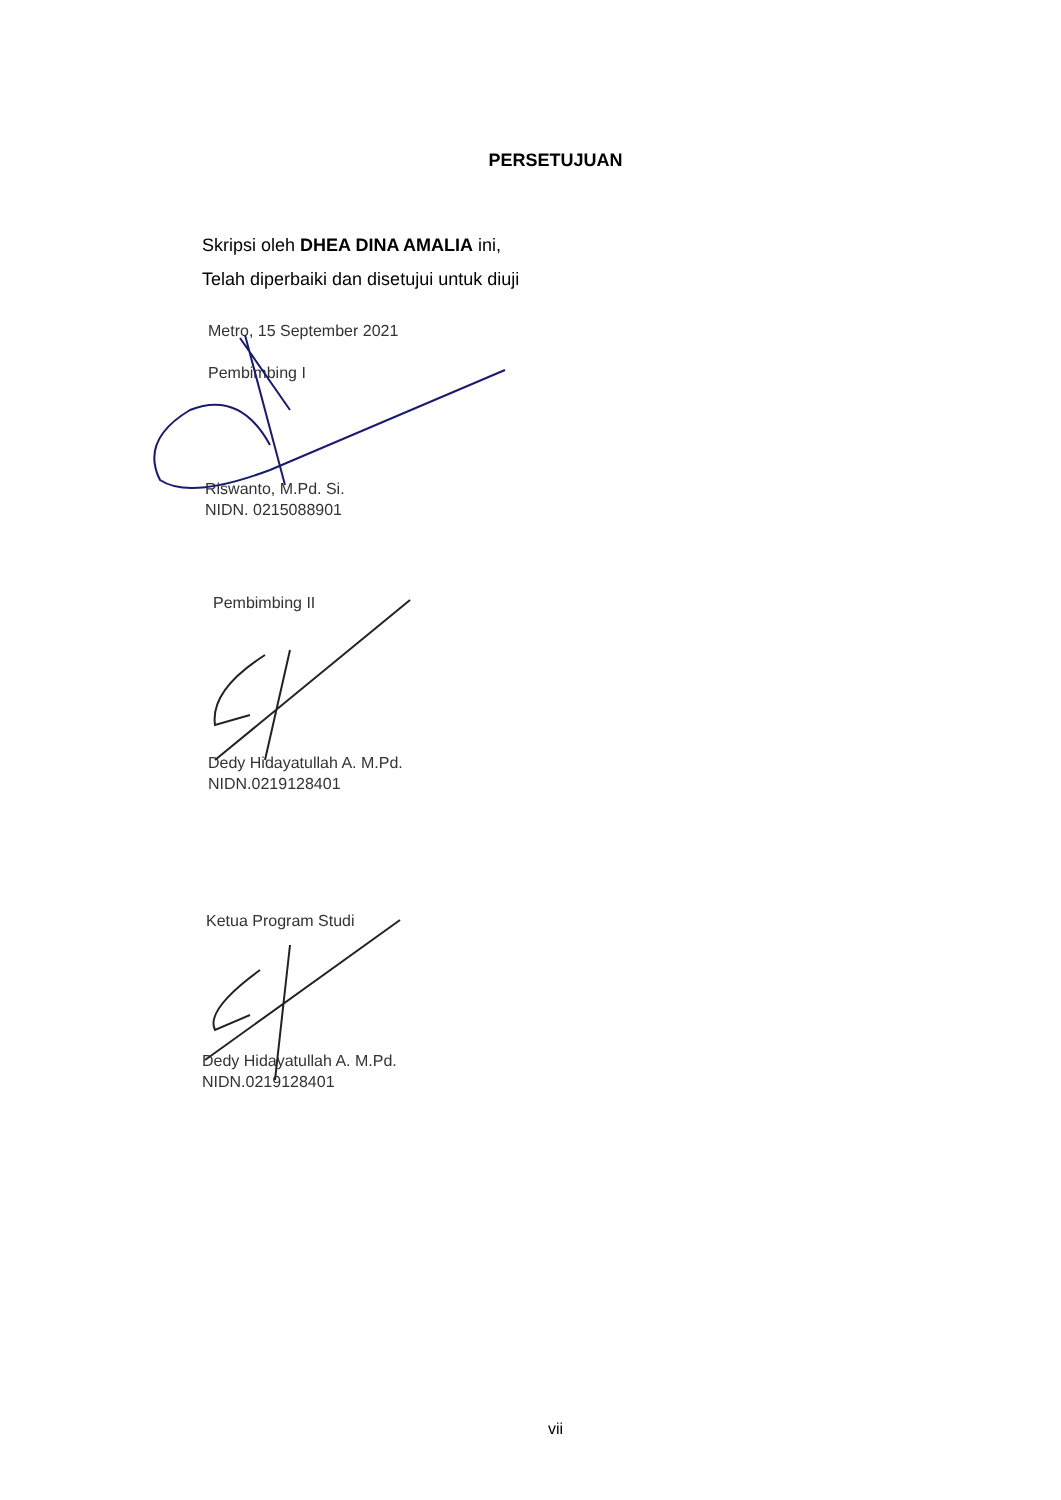PERSETUJUAN
Skripsi oleh DHEA DINA AMALIA ini,
Telah diperbaiki dan disetujui untuk diuji
Metro, 15 September 2021
Pembimbing I
Riswanto, M.Pd. Si.
NIDN. 0215088901
Pembimbing II
Dedy Hidayatullah A. M.Pd.
NIDN.0219128401
Ketua Program Studi
Dedy Hidayatullah A. M.Pd.
NIDN.0219128401
vii